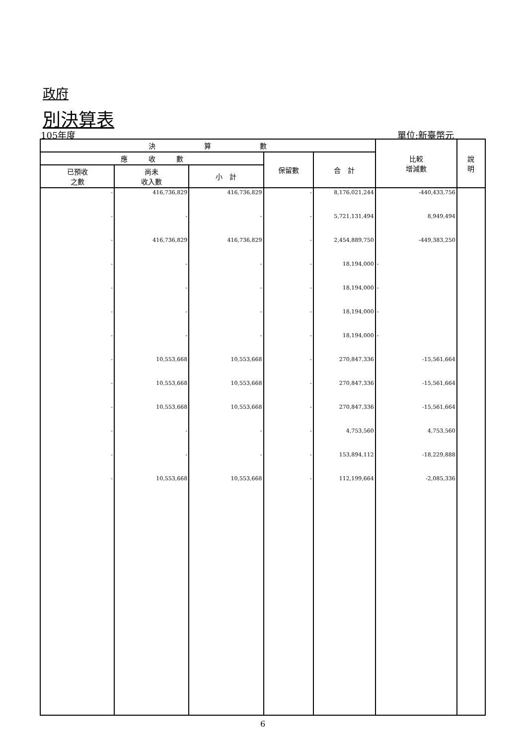政府
別決算表
105年度 單位:新臺幣元
| 決 算 數 | | | | | 比較 增減數 | 說 明 |
| --- | --- | --- | --- | --- | --- | --- |
| 應 收 數 | | | 保留數 | 合 計 | | |
| 已預收 之數 | 尚未 收入數 | 小 計 | | | | |
| - | 416,736,829 | 416,736,829 | - | 8,176,021,244 | -440,433,756 | |
| - | - | - | - | 5,721,131,494 | 8,949,494 | |
| - | 416,736,829 | 416,736,829 | - | 2,454,889,750 | -449,383,250 | |
| - | - | - | - | 18,194,000 | - | |
| - | - | - | - | 18,194,000 | - | |
| - | - | - | - | 18,194,000 | - | |
| - | - | - | - | 18,194,000 | - | |
| - | 10,553,668 | 10,553,668 | - | 270,847,336 | -15,561,664 | |
| - | 10,553,668 | 10,553,668 | - | 270,847,336 | -15,561,664 | |
| - | 10,553,668 | 10,553,668 | - | 270,847,336 | -15,561,664 | |
| - | - | - | - | 4,753,560 | 4,753,560 | |
| - | - | - | - | 153,894,112 | -18,229,888 | |
| - | 10,553,668 | 10,553,668 | - | 112,199,664 | -2,085,336 | |
6